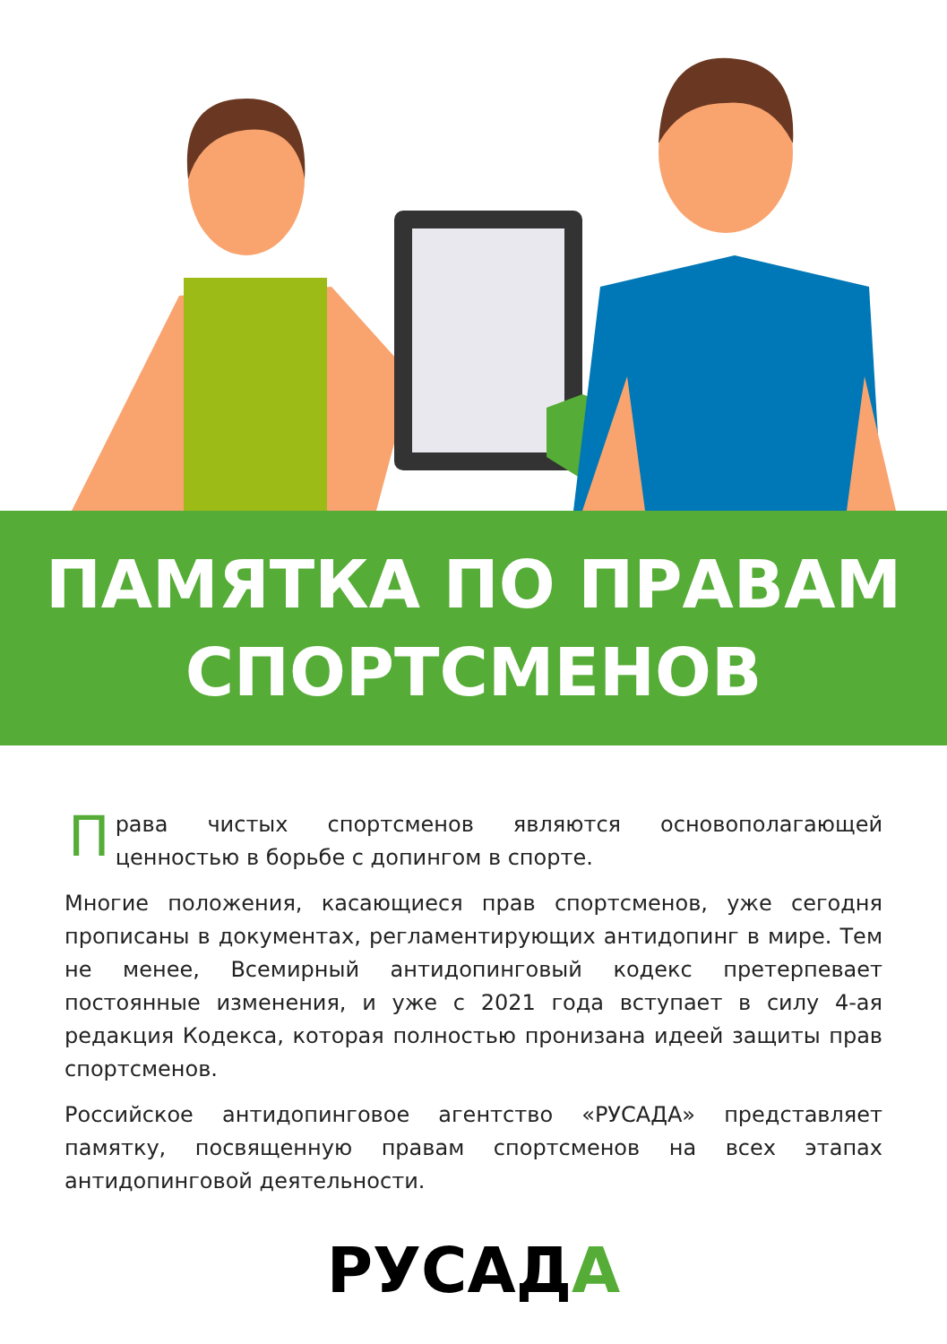ПАМЯТКА ПО ПРАВАМ
СПОРТСМЕНОВ
Права чистых спортсменов являются основополагающей ценностью в борьбе с допингом в спорте.
Многие положения, касающиеся прав спортсменов, уже сегодня прописаны в документах, регламентирующих антидопинг в мире. Тем не менее, Всемирный антидопинговый кодекс претерпевает постоянные изменения, и уже с 2021 года вступает в силу 4-ая редакция Кодекса, которая полностью пронизана идеей защиты прав спортсменов.
Российское антидопинговое агентство «РУСАДА» представляет памятку, посвященную правам спортсменов на всех этапах антидопинговой деятельности.
РУСАДА